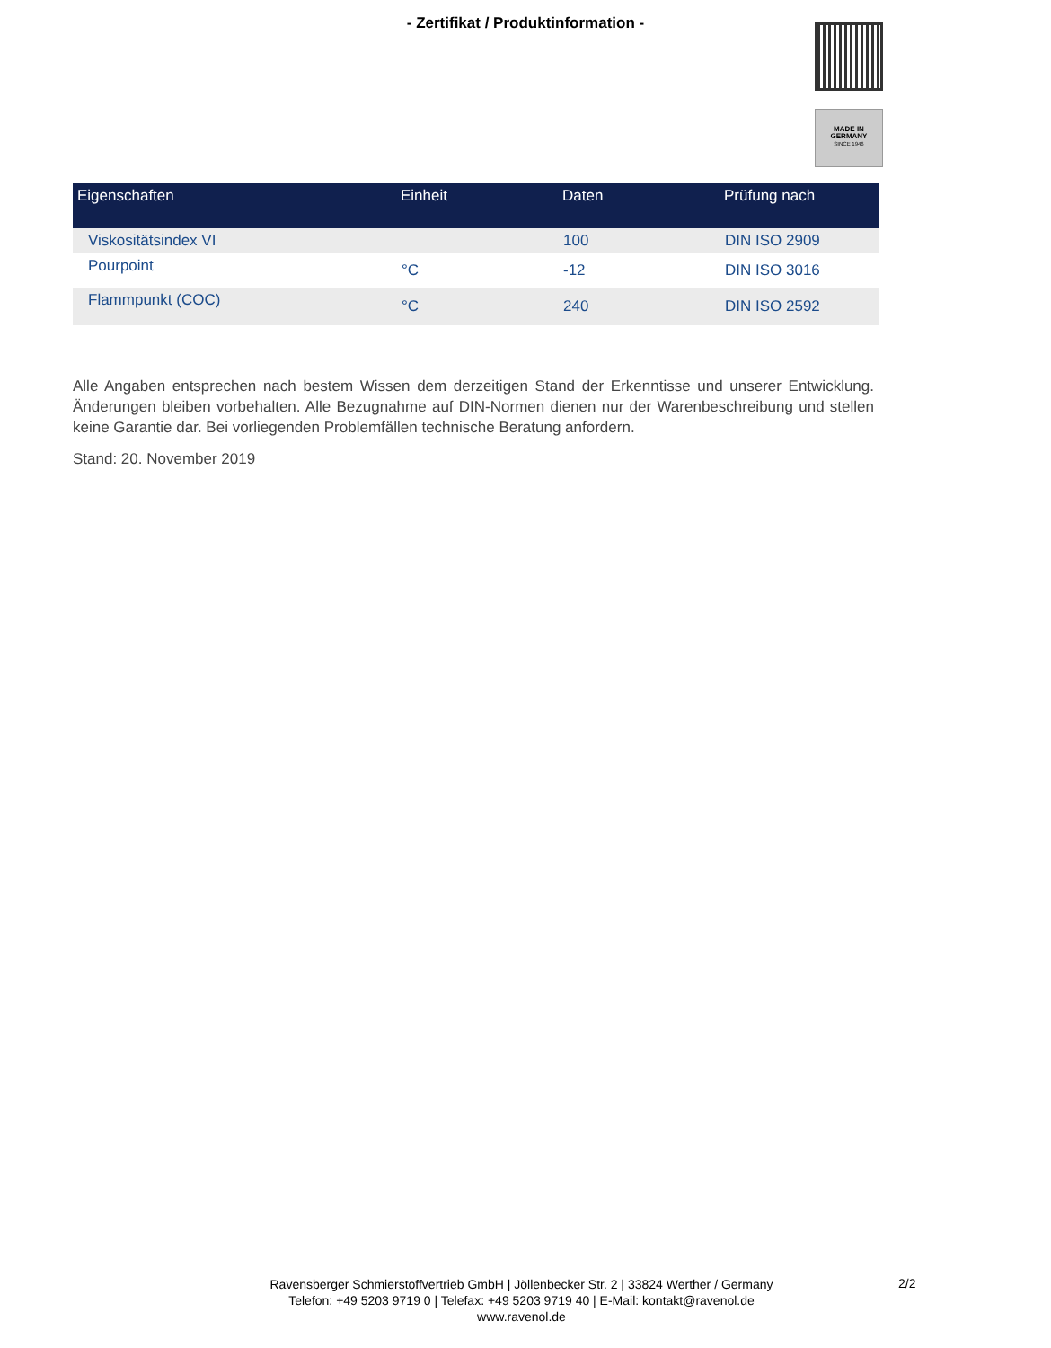- Zertifikat / Produktinformation -
MADE IN
GERMANY
SINCE 1946
| Eigenschaften | Einheit | Daten | Prüfung nach |
| --- | --- | --- | --- |
| Viskositätsindex VI | | 100 | DIN ISO 2909 |
| Pourpoint | °C | -12 | DIN ISO 3016 |
| Flammpunkt (COC) | °C | 240 | DIN ISO 2592 |
Alle Angaben entsprechen nach bestem Wissen dem derzeitigen Stand der Erkenntisse und unserer Entwicklung. Änderungen bleiben vorbehalten. Alle Bezugnahme auf DIN-Normen dienen nur der Warenbeschreibung und stellen keine Garantie dar. Bei vorliegenden Problemfällen technische Beratung anfordern.
Stand: 20. November 2019
Ravensberger Schmierstoffvertrieb GmbH | Jöllenbecker Str. 2 | 33824 Werther / Germany
Telefon: +49 5203 9719 0 | Telefax: +49 5203 9719 40 | E-Mail: kontakt@ravenol.de
www.ravenol.de
2/2